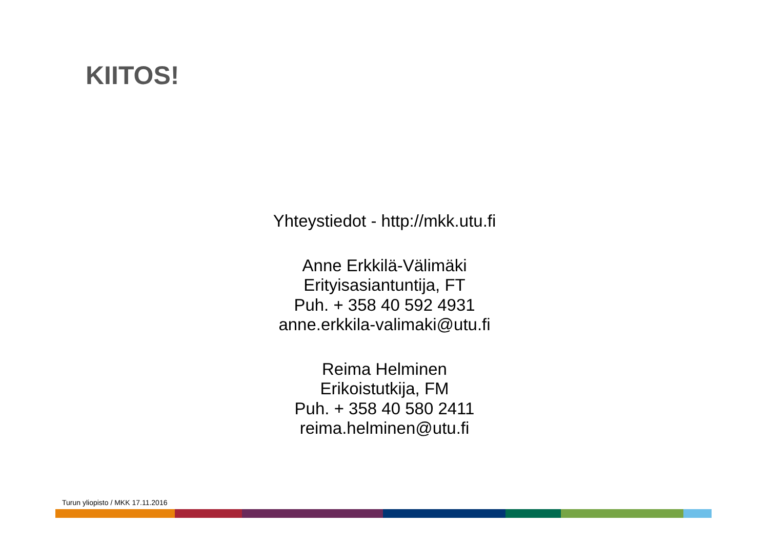KIITOS!
Yhteystiedot - http://mkk.utu.fi
Anne Erkkilä-Välimäki
Erityisasiantuntija, FT
Puh. + 358 40 592 4931
anne.erkkila-valimaki@utu.fi
Reima Helminen
Erikoistutkija, FM
Puh. + 358 40 580 2411
reima.helminen@utu.fi
Turun yliopisto / MKK 17.11.2016